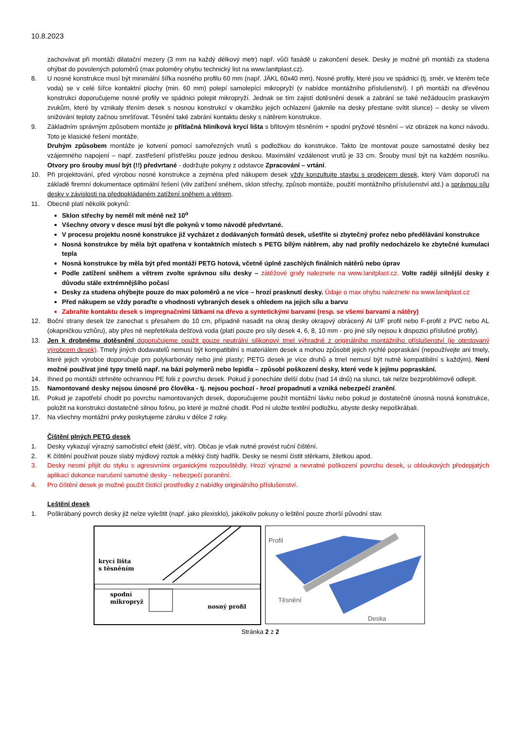10.8.2023
zachovávat při montáži dilatační mezery (3 mm na každý délkový metr) např. vůči fasádě u zakončení desek. Desky je možné při montáži za studena ohýbat do povolených poloměrů (max poloměry ohybu technický list na www.lanitplast.cz).
8. U nosné konstrukce musí být minimální šířka nosného profilu 60 mm (např. JÄKL 60x40 mm). Nosné profily, které jsou ve spádnici (tj. směr, ve kterém teče voda) se v celé šířce kontaktní plochy (min. 60 mm) polepí samolepící mikropryží (v nabídce montážního příslušenství). I při montáži na dřevěnou konstrukci doporučujeme nosné profily ve spádnici polepit mikropryží. Jednak se tím zajistí dotěsnění desek a zabrání se také nežádoucím praskavým zvukům, které by vznikaly třením desek s nosnou konstrukcí v okamžiku jejich ochlazení (jakmile na desky přestane svítit slunce) – desky se vlivem snižování teploty začnou smršťovat. Těsnění také zabrání kontaktu desky s nátěrem konstrukce.
9. Základním správným způsobem montáže je přítlačná hliníková krycí lišta s břitovým těsněním + spodní pryžové těsnění – viz obrázek na konci návodu. Toto je klasické řešení montáže.
Druhým způsobem montáže je kotvení pomocí samořezných vrutů s podložkou do konstrukce. Takto lze montovat pouze samostatné desky bez vzájemného napojení – např. zastřešení přístřešku pouze jednou deskou. Maximální vzdálenost vrutů je 33 cm. Šrouby musí být na každém nosníku. Otvory pro šrouby musí být (!!) předvrtané - dodržujte pokyny z odstavce Zpracování – vrtání.
10. Při projektování, před výrobou nosné konstrukce a zejména před nákupem desek vždy konzultujte stavbu s prodejcem desek, který Vám doporučí na základě firemní dokumentace optimální řešení (vliv zatížení sněhem, sklon střechy, způsob montáže, použití montážního příslušenství atd.) a správnou sílu desky v závislosti na předpokládaném zatížení sněhem a větrem.
11. Obecně platí několik pokynů:
Sklon střechy by neměl mít méně než 10<sup>o</sup>
Všechny otvory v desce musí být dle pokynů v tomo návodě předvrtané.
V procesu projektu nosné konstrukce již vycházet z dodávaných formátů desek, ušetříte si zbytečný prořez nebo předělávání konstrukce
Nosná konstrukce by měla být opatřena v kontaktních místech s PETG bílým nátěrem, aby nad profily nedocházelo ke zbytečné kumulaci tepla
Nosná konstrukce by měla být před montáží PETG hotová, včetně úplně zaschlých finálních nátěrů nebo úprav
Podle zatížení sněhem a větrem zvolte správnou sílu desky – zátěžové grafy naleznete na www.lanitplast.cz. Volte raději silnější desky z důvodu stále extrémnějšího počasí
Desky za studena ohýbejte pouze do max poloměrů a ne více – hrozí prasknutí desky. Údaje o max ohybu naleznete na www.lanitplast.cz
Před nákupem se vždy poraďte o vhodnosti vybraných desek s ohledem na jejich sílu a barvu
Zabraňte kontaktu desek s impregnačními látkami na dřevo a syntetickými barvami (resp. se všemi barvami a nátěry)
12. Boční strany desek lze zanechat s přesahem do 10 cm, případně nasadit na okraj desky okrajový obrácený Al U/F profil nebo F-profil z PVC nebo AL (okapničkou vzhůru), aby přes ně nepřetékala dešťová voda (platí pouze pro síly desek 4, 6, 8, 10 mm - pro jiné síly nejsou k dispozici příslušné profily).
13. Jen k drobnému dotěsnění doporučujeme použít pouze neutrální silikonový tmel výhradně z originálního montážního příslušenství (je otestovaný výrobcem desek). Tmely jiných dodavatelů nemusí být kompatibilní s materiálem desek a mohou způsobit jejich rychlé popraskání (nepoužívejte ani tmely, které jejich výrobce doporučuje pro polykarbonáty nebo jiné plasty; PETG desek je více druhů a tmel nemusí být nutně kompatibilní s každým). Není možné používat jiné typy tmelů např. na bázi polymerů nebo lepidla – způsobí poškození desky, které vede k jejímu popraskání.
14. Ihned po montáži strhněte ochrannou PE folii z povrchu desek. Pokud ji ponecháte delší dobu (nad 14 dnů) na slunci, tak nelze bezproblémově odlepit.
15. Namontované desky nejsou únosné pro člověka - tj. nejsou pochozí - hrozí propadnutí a vzniká nebezpečí zranění.
16. Pokud je zapotřebí chodit po povrchu namontovaných desek, doporučujeme použít montážní lávku nebo pokud je dostatečně únosná nosná konstrukce, položit na konstrukci dostatečně silnou fošnu, po které je možné chodit. Pod ní uložte textilní podložku, abyste desky nepoškrábali.
17. Na všechny montážní prvky poskytujeme záruku v délce 2 roky.
Čištění plných PETG desek
1. Desky vykazují výrazný samočisticí efekt (déšť, vítr). Občas je však nutné provést ruční čištění.
2. K čištění používat pouze slabý mýdlový roztok a měkký čistý hadřík. Desky se nesmí čistit stěrkami, žiletkou apod.
3. Desky nesmí přijít do styku s agresivními organickými rozpouštědly. Hrozí výrazné a nevratné poškození povrchu desek, u obloukových předepjatých aplikací dokonce narušení samotné desky - nebezpečí poranění.
4. Pro čištění desek je možné použít čistící prostředky z nabídky originálního příslušenství.
Leštění desek
1. Poškrábaný povrch desky již nelze vyleštit (např. jako plexisklo), jakékoliv pokusy o leštění pouze zhorší původní stav.
krycí lišta
s těsněním
spodní
mikropryž
nosný profil
Profil
Těsnění
Deska
Stránka 2 z 2